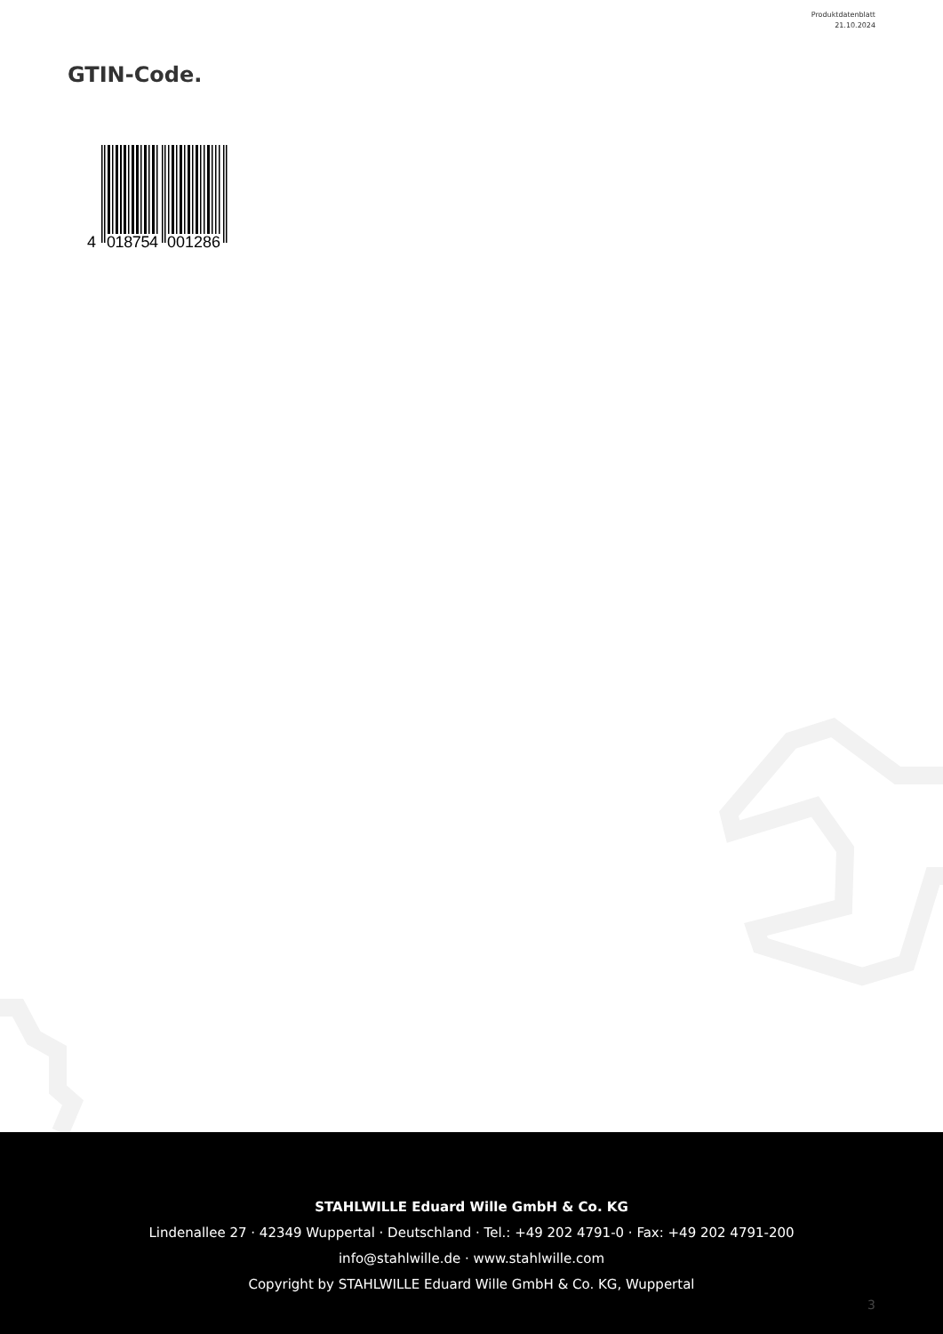Produktdatenblatt
21.10.2024
GTIN-Code.
4
018754
001286
STAHLWILLE Eduard Wille GmbH & Co. KG
Lindenallee 27 · 42349 Wuppertal · Deutschland · Tel.: +49 202 4791-0 · Fax: +49 202 4791-200
info@stahlwille.de · www.stahlwille.com
Copyright by STAHLWILLE Eduard Wille GmbH & Co. KG, Wuppertal
3